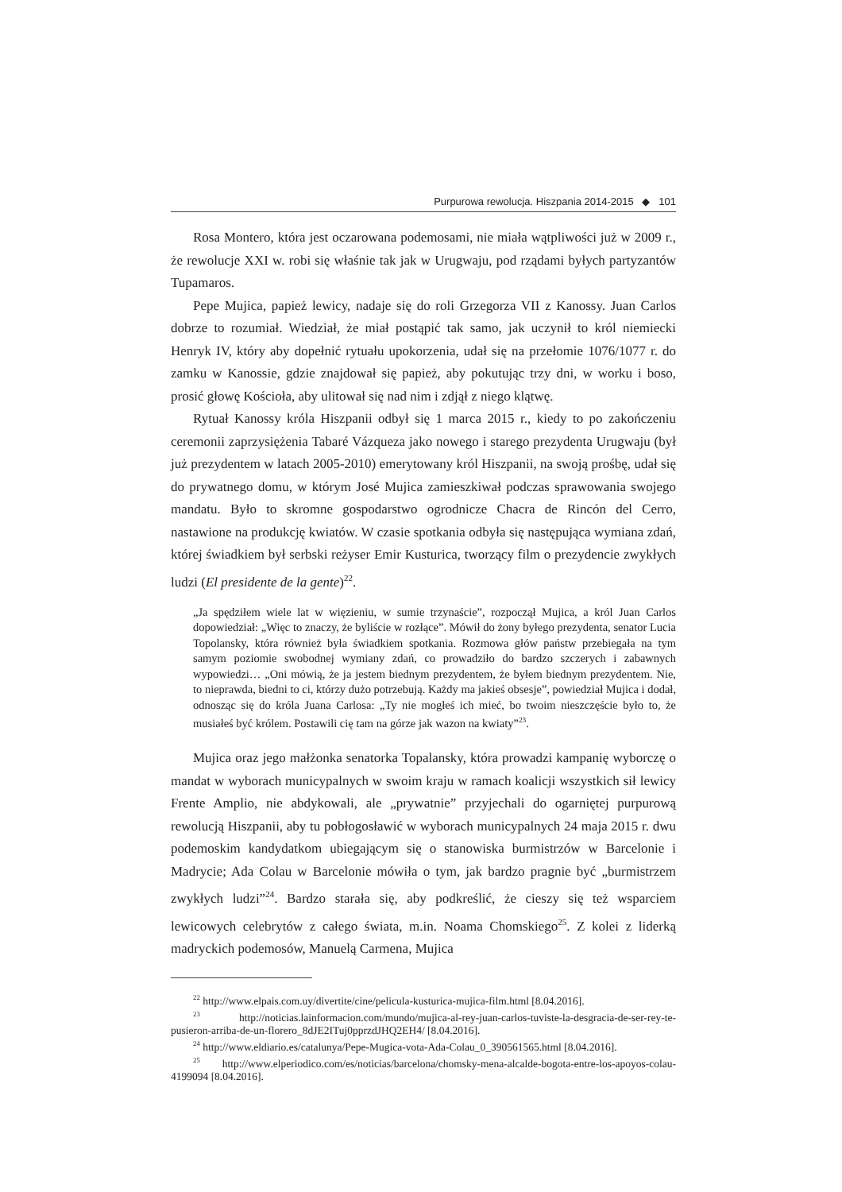Purpurowa rewolucja. Hiszpania 2014-2015 ◆ 101
Rosa Montero, która jest oczarowana podemosami, nie miała wątpliwości już w 2009 r., że rewolucje XXI w. robi się właśnie tak jak w Urugwaju, pod rządami byłych partyzantów Tupamaros.
Pepe Mujica, papież lewicy, nadaje się do roli Grzegorza VII z Kanossy. Juan Carlos dobrze to rozumiał. Wiedział, że miał postąpić tak samo, jak uczynił to król niemiecki Henryk IV, który aby dopełnić rytuału upokorzenia, udał się na przełomie 1076/1077 r. do zamku w Kanossie, gdzie znajdował się papież, aby pokutując trzy dni, w worku i boso, prosić głowę Kościoła, aby ulitował się nad nim i zdjął z niego klątwę.
Rytuał Kanossy króla Hiszpanii odbył się 1 marca 2015 r., kiedy to po zakończeniu ceremonii zaprzysiężenia Tabaré Vázqueza jako nowego i starego prezydenta Urugwaju (był już prezydentem w latach 2005-2010) emerytowany król Hiszpanii, na swoją prośbę, udał się do prywatnego domu, w którym José Mujica zamieszkiwał podczas sprawowania swojego mandatu. Było to skromne gospodarstwo ogrodnicze Chacra de Rincón del Cerro, nastawione na produkcję kwiatów. W czasie spotkania odbyła się następująca wymiana zdań, której świadkiem był serbski reżyser Emir Kusturica, tworzący film o prezydencie zwykłych ludzi (El presidente de la gente)<sup>22</sup>.
„Ja spędziłem wiele lat w więzieniu, w sumie trzynaście”, rozpoczął Mujica, a król Juan Carlos dopowiedział: „Więc to znaczy, że byliście w rozłące”. Mówił do żony byłego prezydenta, senator Lucia Topolansky, która również była świadkiem spotkania. Rozmowa głów państw przebiegała na tym samym poziomie swobodnej wymiany zdań, co prowadziło do bardzo szczerych i zabawnych wypowiedzi… „Oni mówią, że ja jestem biednym prezydentem, że byłem biednym prezydentem. Nie, to nieprawda, biedni to ci, którzy dużo potrzebują. Każdy ma jakieś obsesje”, powiedział Mujica i dodał, odnosząc się do króla Juana Carlosa: „Ty nie mogłeś ich mieć, bo twoim nieszczęście było to, że musiałeś być królem. Postawili cię tam na górze jak wazon na kwiaty”<sup>23</sup>.
Mujica oraz jego małżonka senatorka Topalansky, która prowadzi kampanię wyborczę o mandat w wyborach municypalnych w swoim kraju w ramach koalicji wszystkich sił lewicy Frente Amplio, nie abdykowali, ale „prywatnie” przyjechali do ogarniętej purpurową rewolucją Hiszpanii, aby tu pobłogosławić w wyborach municypalnych 24 maja 2015 r. dwu podemoskim kandydatkom ubiegającym się o stanowiska burmistrzów w Barcelonie i Madrycie; Ada Colau w Barcelonie mówiła o tym, jak bardzo pragnie być „burmistrzem zwykłych ludzi”<sup>24</sup>. Bardzo starała się, aby podkreślić, że cieszy się też wsparciem lewicowych celebrytów z całego świata, m.in. Noama Chomskiego<sup>25</sup>. Z kolei z liderką madryckich podemosów, Manuelą Carmena, Mujica
<sup>22</sup> http://www.elpais.com.uy/divertite/cine/pelicula-kusturica-mujica-film.html [8.04.2016].
<sup>23</sup> http://noticias.lainformacion.com/mundo/mujica-al-rey-juan-carlos-tuviste-la-desgracia-de-ser-rey-te-pusieron-arriba-de-un-florero_8dJE2ITuj0pprzdJHQ2EH4/ [8.04.2016].
<sup>24</sup> http://www.eldiario.es/catalunya/Pepe-Mugica-vota-Ada-Colau_0_390561565.html [8.04.2016].
<sup>25</sup> http://www.elperiodico.com/es/noticias/barcelona/chomsky-mena-alcalde-bogota-entre-los-apoyos-colau-4199094 [8.04.2016].